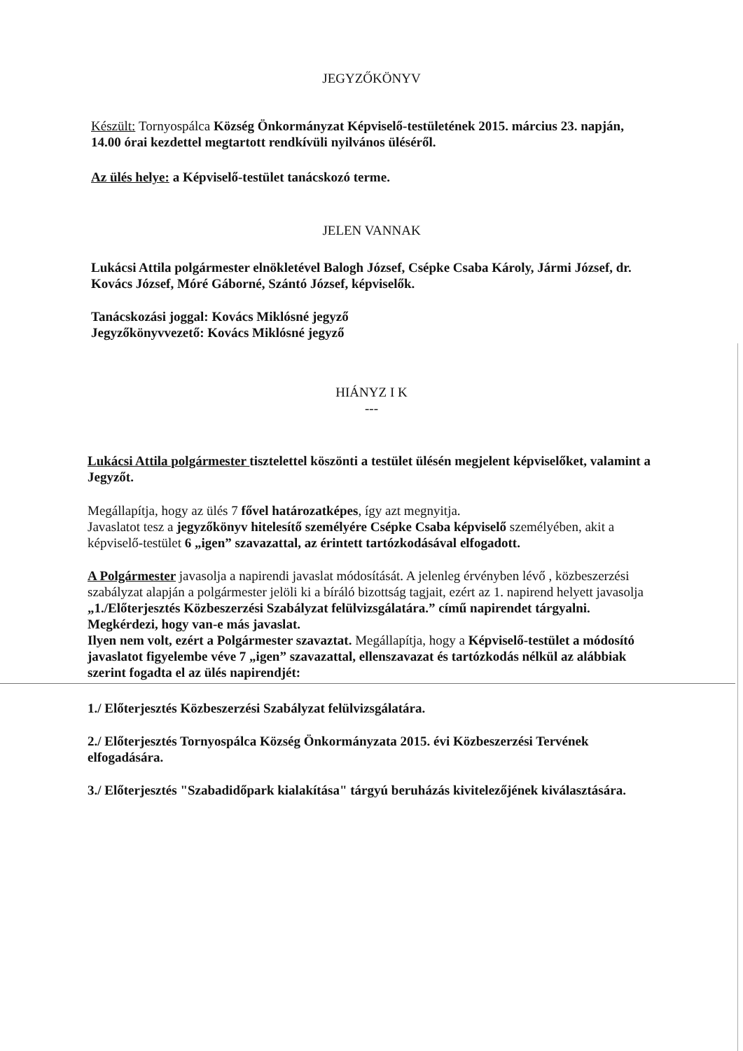JEGYZŐKÖNYV
Készült: Tornyospálca Község Önkormányzat Képviselő-testületének 2015. március 23. napján, 14.00 órai kezdettel megtartott rendkívüli nyilvános üléséről.
Az ülés helye: a Képviselő-testület tanácskozó terme.
JELEN VANNAK
Lukácsi Attila polgármester elnökletével Balogh József, Csépke Csaba Károly, Jármi József, dr. Kovács József, Móré Gáborné, Szántó József, képviselők.
Tanácskozási joggal: Kovács Miklósné jegyző
Jegyzőkönyvvezető: Kovács Miklósné jegyző
HIÁNYZ I K
---
Lukácsi Attila polgármester tisztelettel köszönti a testület ülésén megjelent képviselőket, valamint a Jegyzőt.
Megállapítja, hogy az ülés 7 fővel határozatképes, így azt megnyitja.
Javaslatot tesz a jegyzőkönyv hitelesítő személyére Csépke Csaba képviselő személyében, akit a képviselő-testület 6 „igen” szavazattal, az érintett tartózkodásával elfogadott.
A Polgármester javasolja a napirendi javaslat módosítását. A jelenleg érvényben lévő , közbeszerzési szabályzat alapján a polgármester jelöli ki a bíráló bizottság tagjait, ezért az 1. napirend helyett javasolja „1./Előterjesztés Közbeszerzési Szabályzat felülvizsgálatára.” című napirendet tárgyalni. Megkérdezi, hogy van-e más javaslat.
Ilyen nem volt, ezért a Polgármester szavaztat. Megállapítja, hogy a Képviselő-testület a módosító javaslatot figyelembe véve 7 „igen” szavazattal, ellenszavazat és tartózkodás nélkül az alábbiak szerint fogadta el az ülés napirendjét:
1./ Előterjesztés Közbeszerzési Szabályzat felülvizsgálatára.
2./ Előterjesztés Tornyospálca Község Önkormányzata 2015. évi Közbeszerzési Tervének elfogadására.
3./ Előterjesztés "Szabadidőpark kialakítása" tárgyú beruházás kivitelezőjének kiválasztására.